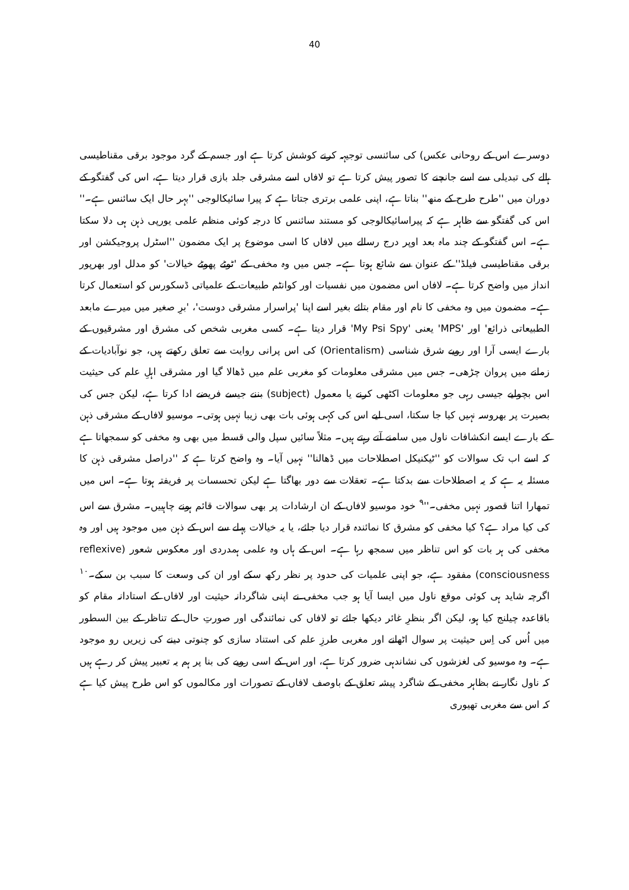40
دوسرے اس کے روحانی عکس) کی سائنسی توجیہہ کرنے کوشش کرتا ہے اور جسم کے گرد موجود برقی مقناطیسی ہالے کی تبدیلی سے اسے جانچنے کا تصور پیش کرتا ہے تو لافاں اسے مشرقی جلد بازی قرار دیتا ہے، اس کی گفتگو کے دوران میں ''طرح طرح کے منھ'' بناتا ہے، اپنی علمی برتری جتاتا ہے کہ پیرا سائیکالوجی ''بہر حال ایک سائنس ہے۔'' اس کی گفتگو سے ظاہر ہے کہ پیراسائیکالوجی کو مستند سائنس کا درجہ کوئی منظم علمی یورپی ذہن ہی دلا سکتا ہے۔ اس گفتگو کے چند ماہ بعد اوپر درج رسالے میں لافاں کا اسی موضوع پر ایک مضمون ''اسٹرل پروجیکشن اور برقی مقناطیسی فیلڈ'' کے عنوان سے شائع ہوتا ہے۔ جس میں وہ مخفی کے 'ٹوٹے پھوٹے خیالات' کو مدلل اور بھرپور انداز میں واضح کرتا ہے۔ لافاں اس مضمون میں نفسیات اور کوانٹم طبیعات کے علمیاتی ڈسکورس کو استعمال کرتا ہے۔ مضمون میں وہ مخفی کا نام اور مقام بتائے بغیر اسے اپنا 'پراسرار مشرقی دوست'، 'برِ صغیر میں میرے مابعد الطبیعاتی ذرائع' اور 'MPS' یعنی 'My Psi Spy' قرار دیتا ہے۔ کسی مغربی شخص کی مشرق اور مشرقیوں کے بارے ایسی آرا اور رویے شرق شناسی (Orientalism) کی اس پرانی روایت سے تعلق رکھتے ہیں، جو نوآبادیات کے زمانے میں پروان چڑھی۔ جس میں مشرقی معلومات کو مغربی علم میں ڈھالا گیا اور مشرقی اہلِ علم کی حیثیت اس بچولیے جیسی رہی جو معلومات اکٹھی کرنے یا معمول (subject) بننے جیسے فریضے ادا کرتا ہے، لیکن جس کی بصیرت پر بھروسہ نہیں کیا جا سکتا، اسی لیے اس کی کہی ہوئی بات بھی زیبا نہیں ہوتی۔ موسیو لافاں کے مشرقی ذہن کے بارے ایسے انکشافات ناول میں سامنے آتے رہتے ہیں۔ مثلاً سائیں سپل والی قسط میں بھی وہ مخفی کو سمجھاتا ہے کہ اسے اب تک سوالات کو ''ٹیکنیکل اصطلاحات میں ڈھالنا'' نہیں آیا۔ وہ واضح کرتا ہے کہ ''دراصل مشرقی ذہن کا مسئلہ یہ ہے کہ یہ اصطلاحات سے بدکتا ہے۔ تعقلات سے دور بھاگتا ہے لیکن تحسسات پر فریفتہ ہوتا ہے۔ اس میں تمھارا اتنا قصور نہیں مخفی۔''<sup>۹</sup> خود موسیو لافاں کے ان ارشادات پر بھی سوالات قائم ہونے چاہییں۔ مشرق سے اس کی کیا مراد ہے؟ کیا مخفی کو مشرق کا نمائندہ قرار دیا جائے، یا یہ خیالات پہلے سے اس کے ذہن میں موجود ہیں اور وہ مخفی کی ہر بات کو اس تناظر میں سمجھ رہا ہے۔ اس کے ہاں وہ علمی ہمدردی اور معکوس شعور (reflexive consciousness) مفقود ہے، جو اپنی علمیات کی حدود پر نظر رکھ سکے اور ان کی وسعت کا سبب بن سکے۔<sup>۱۰</sup> اگرچہ شاید ہی کوئی موقع ناول میں ایسا آیا ہو جب مخفی نے اپنی شاگردانہ حیثیت اور لافاں کے استادانہ مقام کو باقاعدہ چیلنج کیا ہو، لیکن اگر بنظرِ غائر دیکھا جائے تو لافاں کی نمائندگی اور صورتِ حال کے تناظر کے بین السطور میں اُس کی اِس حیثیت پر سوال اٹھانے اور مغربی طرزِ علم کی استناد سازی کو چنوتی دینے کی زیریں رو موجود ہے۔ وہ موسیو کی لغزشوں کی نشاندہی ضرور کرتا ہے، اور اس کے اسی رویے کی بنا پر ہم یہ تعبیر پیش کر رہے ہیں کہ ناول نگار نے بظاہر مخفی کے شاگرد پیشہ تعلق کے باوصف لافاں کے تصورات اور مکالموں کو اس طرح پیش کیا ہے کہ اس سے مغربی تھیوری